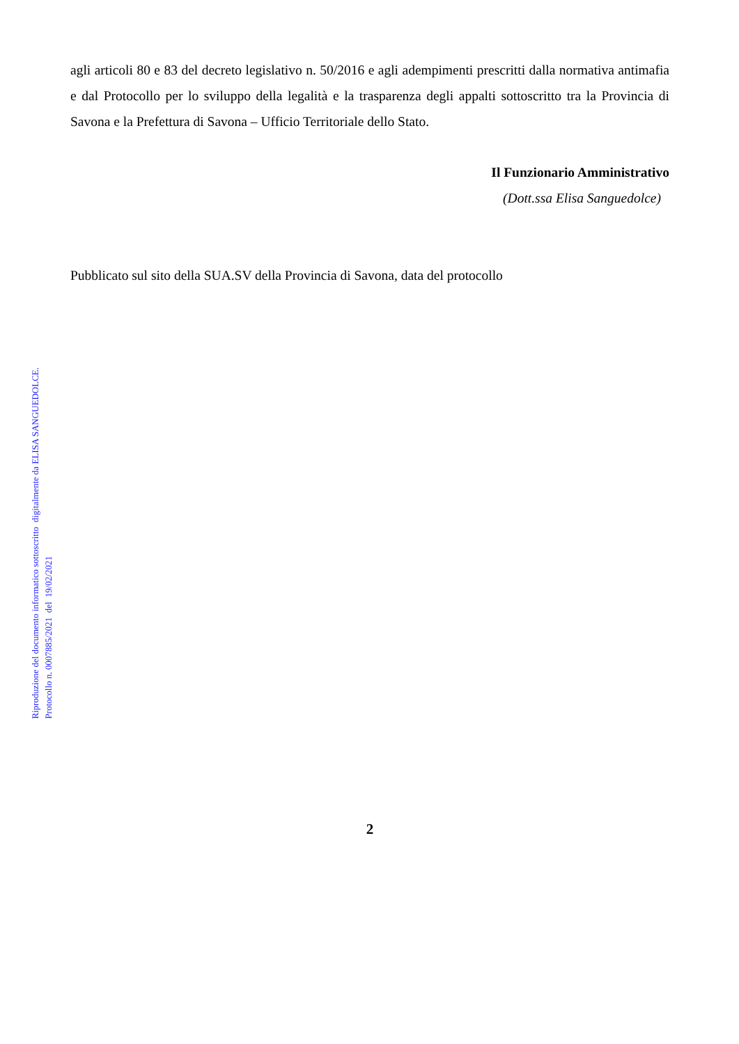Riproduzione del documento informatico sottoscritto digitalmente da ELISA SANGUEDOLCE.
Protocollo n. 0007885/2021 del 19/02/2021
agli articoli 80 e 83 del decreto legislativo n. 50/2016 e agli adempimenti prescritti dalla normativa antimafia e dal Protocollo per lo sviluppo della legalità e la trasparenza degli appalti sottoscritto tra la Provincia di Savona e la Prefettura di Savona – Ufficio Territoriale dello Stato.
Il Funzionario Amministrativo
(Dott.ssa Elisa Sanguedolce)
Pubblicato sul sito della SUA.SV della Provincia di Savona, data del protocollo
2